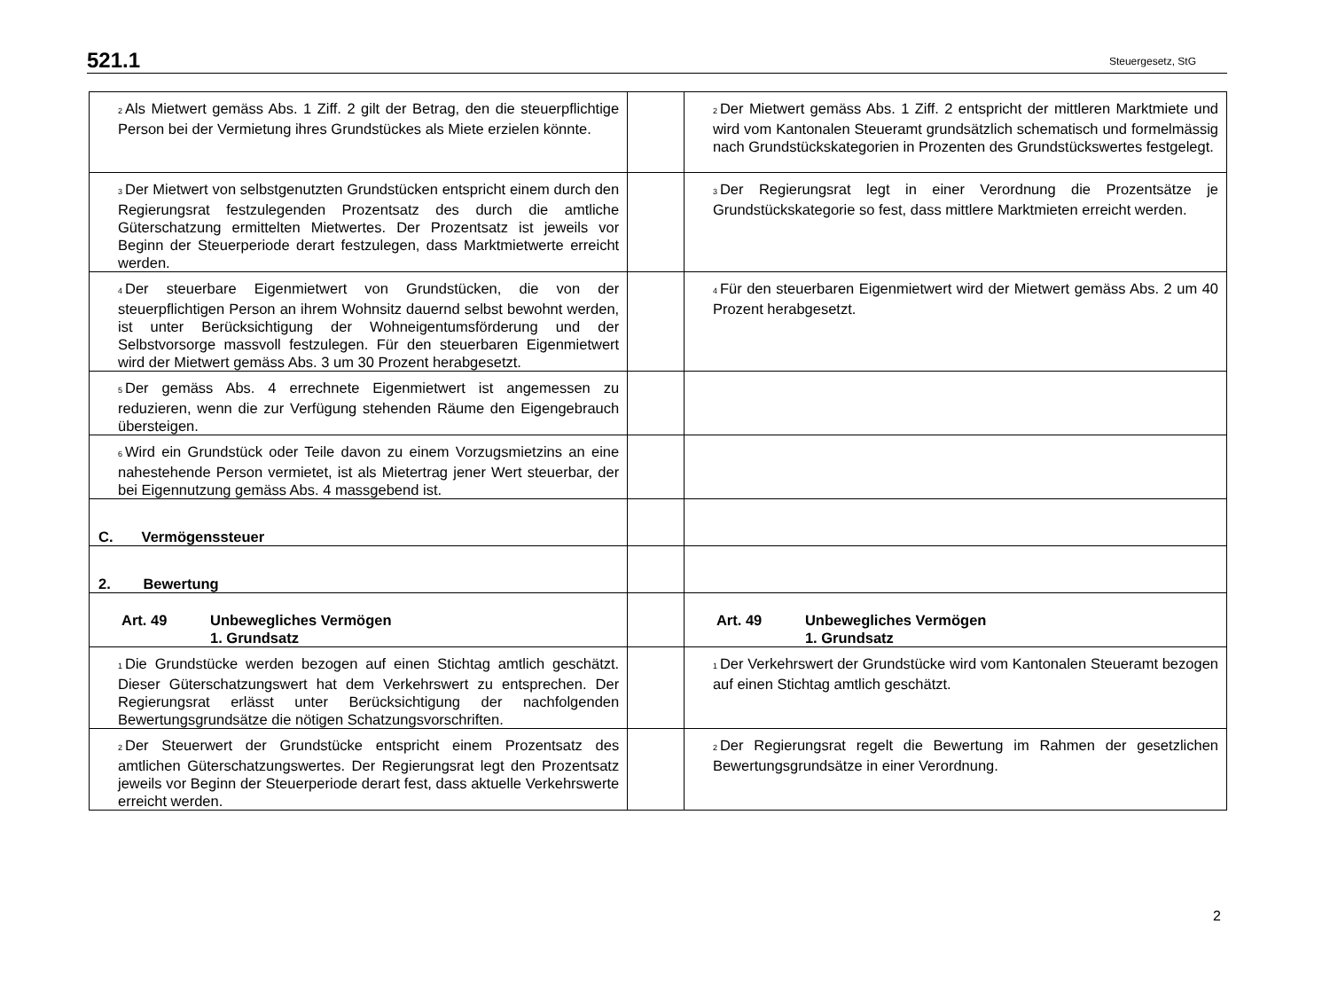521.1 Steuergesetz, StG
| <sup>2</sup> Als Mietwert gemäss Abs. 1 Ziff. 2 gilt der Betrag, den die steuerpflichtige Person bei der Vermietung ihres Grundstückes als Miete erzielen könnte. | | <sup>2</sup> Der Mietwert gemäss Abs. 1 Ziff. 2 entspricht der mittleren Marktmiete und wird vom Kantonalen Steueramt grundsätzlich schematisch und formelmässig nach Grundstückskategorien in Prozenten des Grundstückswertes festgelegt. |
| <sup>3</sup> Der Mietwert von selbstgenutzten Grundstücken entspricht einem durch den Regierungsrat festzulegenden Prozentsatz des durch die amtliche Güterschatzung ermittelten Mietwertes. Der Prozentsatz ist jeweils vor Beginn der Steuerperiode derart festzulegen, dass Marktmietwerte erreicht werden. | | <sup>3</sup> Der Regierungsrat legt in einer Verordnung die Prozentsätze je Grundstückskategorie so fest, dass mittlere Marktmieten erreicht werden. |
| <sup>4</sup> Der steuerbare Eigenmietwert von Grundstücken, die von der steuerpflichtigen Person an ihrem Wohnsitz dauernd selbst bewohnt werden, ist unter Berücksichtigung der Wohneigentumsförderung und der Selbstvorsorge massvoll festzulegen. Für den steuerbaren Eigenmietwert wird der Mietwert gemäss Abs. 3 um 30 Prozent herabgesetzt. | | <sup>4</sup> Für den steuerbaren Eigenmietwert wird der Mietwert gemäss Abs. 2 um 40 Prozent herabgesetzt. |
| <sup>5</sup> Der gemäss Abs. 4 errechnete Eigenmietwert ist angemessen zu reduzieren, wenn die zur Verfügung stehenden Räume den Eigengebrauch übersteigen. | | |
| <sup>6</sup> Wird ein Grundstück oder Teile davon zu einem Vorzugsmietzins an eine nahestehende Person vermietet, ist als Mietertrag jener Wert steuerbar, der bei Eigennutzung gemäss Abs. 4 massgebend ist. | | |
| C. Vermögenssteuer | | |
| 2. Bewertung | | |
| Art. 49 Unbewegliches Vermögen 1. Grundsatz | | Art. 49 Unbewegliches Vermögen 1. Grundsatz |
| <sup>1</sup> Die Grundstücke werden bezogen auf einen Stichtag amtlich geschätzt. Dieser Güterschatzungswert hat dem Verkehrswert zu entsprechen. Der Regierungsrat erlässt unter Berücksichtigung der nachfolgenden Bewertungsgrundsätze die nötigen Schatzungsvorschriften. | | <sup>1</sup> Der Verkehrswert der Grundstücke wird vom Kantonalen Steueramt bezogen auf einen Stichtag amtlich geschätzt. |
| <sup>2</sup> Der Steuerwert der Grundstücke entspricht einem Prozentsatz des amtlichen Güterschatzungswertes. Der Regierungsrat legt den Prozentsatz jeweils vor Beginn der Steuerperiode derart fest, dass aktuelle Verkehrswerte erreicht werden. | | <sup>2</sup> Der Regierungsrat regelt die Bewertung im Rahmen der gesetzlichen Bewertungsgrundsätze in einer Verordnung. |
2